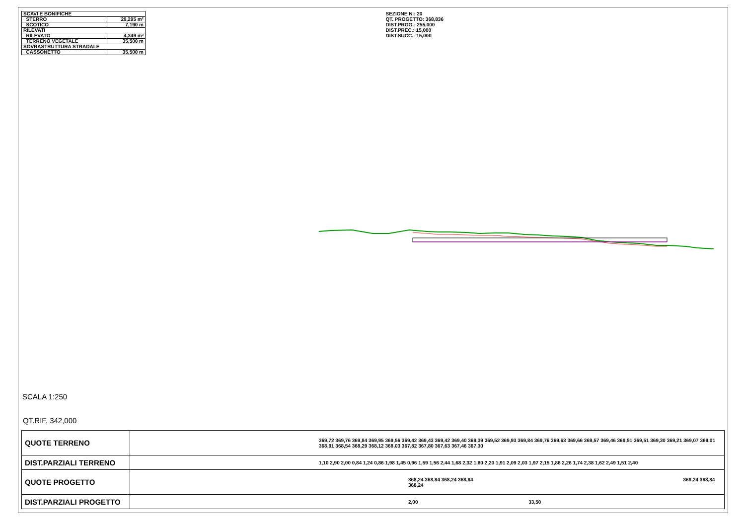| SCAVI E BONIFICHE | |
| STERRO | 29,295 m² |
| SCOTICO | 7,190 m |
| RILEVATI | |
| RILEVATO | 4,349 m² |
| TERRENO VEGETALE | 35,500 m |
| SOVRASTRUTTURA STRADALE | |
| CASSONETTO | 35,500 m |
SEZIONE N.: 20
QT. PROGETTO: 368,836
DIST.PROG.: 255,000
DIST.PREC.: 15,000
DIST.SUCC.: 15,000
SCALA 1:250
QT.RIF. 342,000
| QUOTE TERRENO | 369,72 369,76 369,84 369,95 369,56 369,42 369,43 369,42 369,40 369,39 369,52 369,93 369,84 369,76 369,63 369,66 369,57 369,46 369,51 369,51 369,30 369,21 369,07 369,01 368,91 368,54 368,29 368,12 368,03 367,82 367,80 367,63 367,46 367,30 |
| DIST.PARZIALI TERRENO | 1,10 2,90 2,00 0,84 1,24 0,86 1,98 1,45 0,96 1,59 1,56 2,44 1,68 2,32 1,80 2,20 1,91 2,09 2,03 1,97 2,15 1,86 2,26 1,74 2,38 1,62 2,49 1,51 2,40 |
| QUOTE PROGETTO | 368,24 368,84 368,24 368,84 368,24 368,84 368,24 |
| DIST.PARZIALI PROGETTO | 2,00 33,50 |